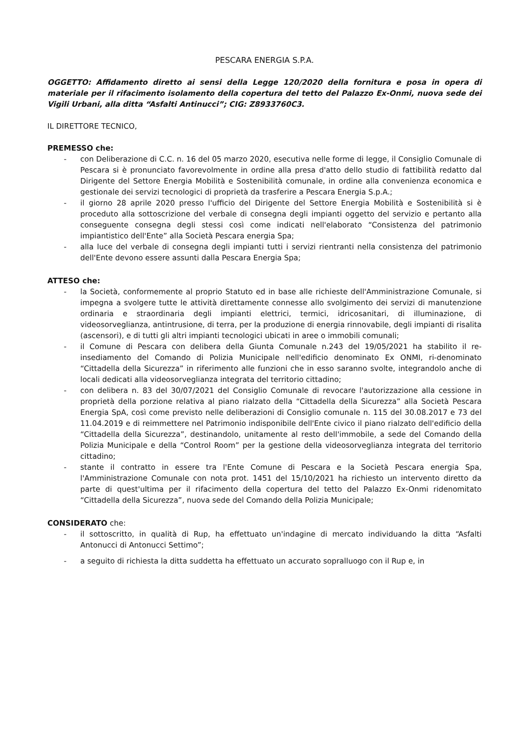PESCARA ENERGIA S.P.A.
OGGETTO: Affidamento diretto ai sensi della Legge 120/2020 della fornitura e posa in opera di materiale per il rifacimento isolamento della copertura del tetto del Palazzo Ex-Onmi, nuova sede dei Vigili Urbani, alla ditta “Asfalti Antinucci”; CIG: Z8933760C3.
IL DIRETTORE TECNICO,
PREMESSO che:
- con Deliberazione di C.C. n. 16 del 05 marzo 2020, esecutiva nelle forme di legge, il Consiglio Comunale di Pescara si è pronunciato favorevolmente in ordine alla presa d'atto dello studio di fattibilità redatto dal Dirigente del Settore Energia Mobilità e Sostenibilità comunale, in ordine alla convenienza economica e gestionale dei servizi tecnologici di proprietà da trasferire a Pescara Energia S.p.A.;
- il giorno 28 aprile 2020 presso l'ufficio del Dirigente del Settore Energia Mobilità e Sostenibilità si è proceduto alla sottoscrizione del verbale di consegna degli impianti oggetto del servizio e pertanto alla conseguente consegna degli stessi così come indicati nell'elaborato “Consistenza del patrimonio impiantistico dell'Ente” alla Società Pescara energia Spa;
- alla luce del verbale di consegna degli impianti tutti i servizi rientranti nella consistenza del patrimonio dell'Ente devono essere assunti dalla Pescara Energia Spa;
ATTESO che:
- la Società, conformemente al proprio Statuto ed in base alle richieste dell'Amministrazione Comunale, si impegna a svolgere tutte le attività direttamente connesse allo svolgimento dei servizi di manutenzione ordinaria e straordinaria degli impianti elettrici, termici, idricosanitari, di illuminazione, di videosorveglianza, antintrusione, di terra, per la produzione di energia rinnovabile, degli impianti di risalita (ascensori), e di tutti gli altri impianti tecnologici ubicati in aree o immobili comunali;
- il Comune di Pescara con delibera della Giunta Comunale n.243 del 19/05/2021 ha stabilito il re-insediamento del Comando di Polizia Municipale nell'edificio denominato Ex ONMI, ri-denominato “Cittadella della Sicurezza” in riferimento alle funzioni che in esso saranno svolte, integrandolo anche di locali dedicati alla videosorveglianza integrata del territorio cittadino;
- con delibera n. 83 del 30/07/2021 del Consiglio Comunale di revocare l'autorizzazione alla cessione in proprietà della porzione relativa al piano rialzato della “Cittadella della Sicurezza” alla Società Pescara Energia SpA, così come previsto nelle deliberazioni di Consiglio comunale n. 115 del 30.08.2017 e 73 del 11.04.2019 e di reimmettere nel Patrimonio indisponibile dell'Ente civico il piano rialzato dell'edificio della “Cittadella della Sicurezza”, destinandolo, unitamente al resto dell'immobile, a sede del Comando della Polizia Municipale e della “Control Room” per la gestione della videosorveglianza integrata del territorio cittadino;
- stante il contratto in essere tra l'Ente Comune di Pescara e la Società Pescara energia Spa, l'Amministrazione Comunale con nota prot. 1451 del 15/10/2021 ha richiesto un intervento diretto da parte di quest'ultima per il rifacimento della copertura del tetto del Palazzo Ex-Onmi ridenomitato “Cittadella della Sicurezza”, nuova sede del Comando della Polizia Municipale;
CONSIDERATO che:
- il sottoscritto, in qualità di Rup, ha effettuato un'indagine di mercato individuando la ditta “Asfalti Antonucci di Antonucci Settimo”;
- a seguito di richiesta la ditta suddetta ha effettuato un accurato sopralluogo con il Rup e, in